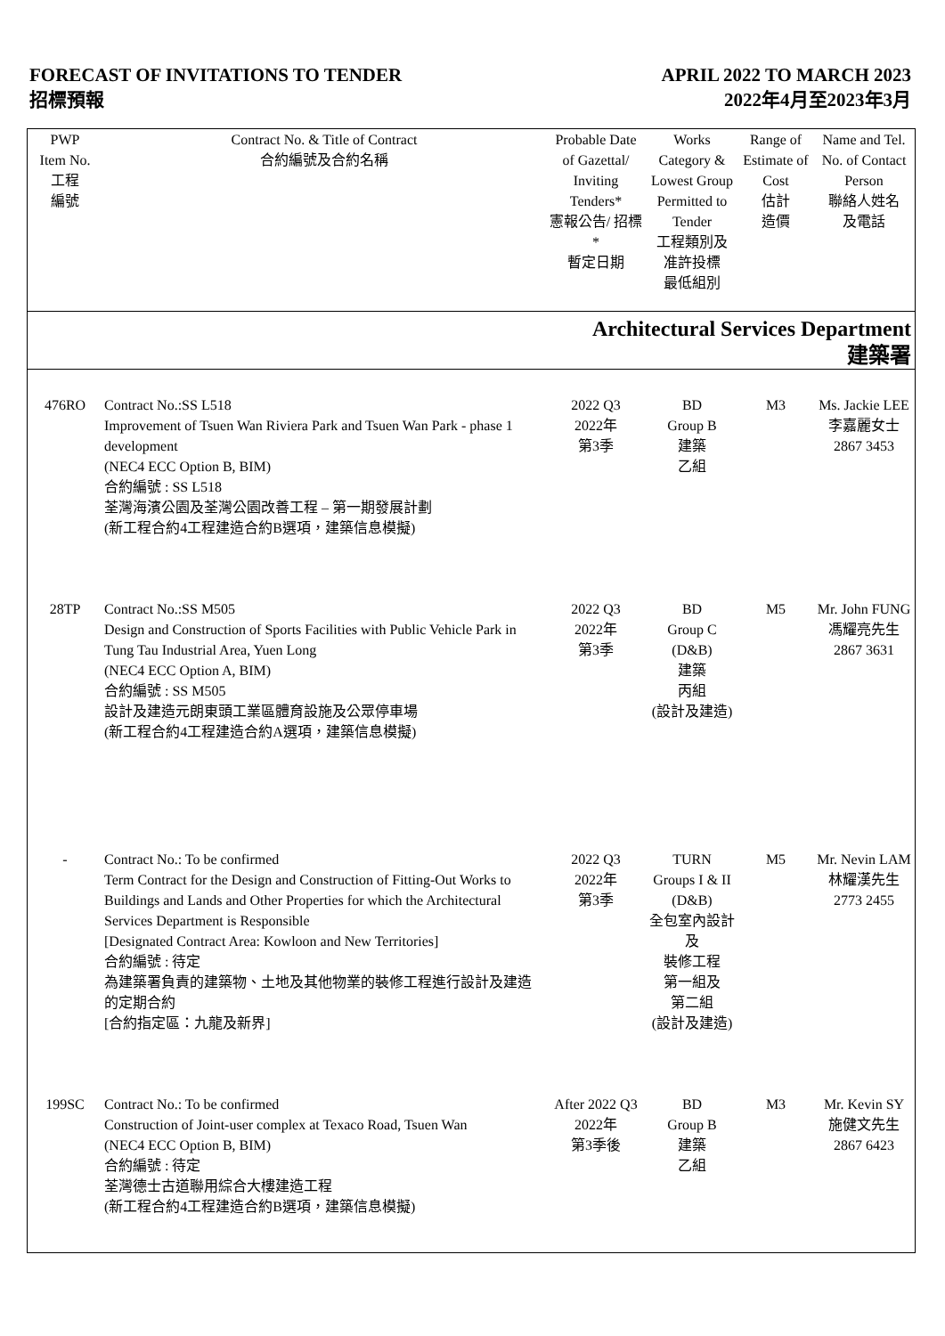FORECAST OF INVITATIONS TO TENDER
招標預報
APRIL 2022 TO MARCH 2023
2022年4月至2023年3月
| PWP Item No. 工程 編號 | Contract No. & Title of Contract 合約編號及合約名稱 | Probable Date of Gazettal/ Inviting Tenders* 憲報公告/ 招標* 暫定日期 | Works Category & Lowest Group Permitted to Tender 工程類別及 准許投標 最低組別 | Range of Estimate of Cost 估計 造價 | Name and Tel. No. of Contact Person 聯絡人姓名 及電話 |
| --- | --- | --- | --- | --- | --- |
| Architectural Services Department 建築署 | | | | | |
| 476RO | Contract No.:SS L518 Improvement of Tsuen Wan Riviera Park and Tsuen Wan Park - phase 1 development (NEC4 ECC Option B, BIM) 合約編號 : SS L518 荃灣海濱公園及荃灣公園改善工程 – 第一期發展計劃 (新工程合約4工程建造合約B選項，建築信息模擬) | 2022 Q3 2022年 第3季 | BD Group B 建築 乙組 | M3 | Ms. Jackie LEE 李嘉麗女士 2867 3453 |
| 28TP | Contract No.:SS M505 Design and Construction of Sports Facilities with Public Vehicle Park in Tung Tau Industrial Area, Yuen Long (NEC4 ECC Option A, BIM) 合約編號 : SS M505 設計及建造元朗東頭工業區體育設施及公眾停車場 (新工程合約4工程建造合約A選項，建築信息模擬) | 2022 Q3 2022年 第3季 | BD Group C (D&B) 建築 丙組 (設計及建造) | M5 | Mr. John FUNG 馮耀亮先生 2867 3631 |
| - | Contract No.: To be confirmed Term Contract for the Design and Construction of Fitting-Out Works to Buildings and Lands and Other Properties for which the Architectural Services Department is Responsible [Designated Contract Area: Kowloon and New Territories] 合約編號 : 待定 為建築署負責的建築物、土地及其他物業的裝修工程進行設計及建造的定期合約 [合約指定區：九龍及新界] | 2022 Q3 2022年 第3季 | TURN Groups I & II (D&B) 全包室內設計及 裝修工程 第一組及 第二組 (設計及建造) | M5 | Mr. Nevin LAM 林耀漢先生 2773 2455 |
| 199SC | Contract No.: To be confirmed Construction of Joint-user complex at Texaco Road, Tsuen Wan (NEC4 ECC Option B, BIM) 合約編號 : 待定 荃灣德士古道聯用綜合大樓建造工程 (新工程合約4工程建造合約B選項，建築信息模擬) | After 2022 Q3 2022年 第3季後 | BD Group B 建築 乙組 | M3 | Mr. Kevin SY 施健文先生 2867 6423 |